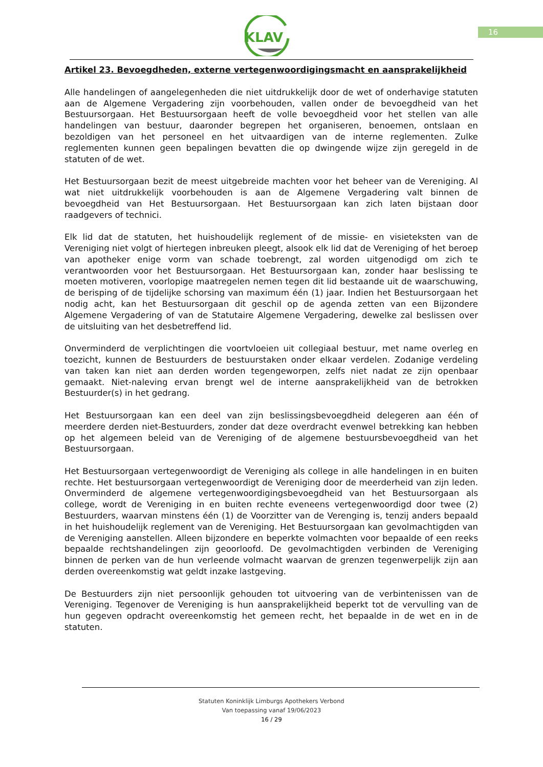KLAV
16
Artikel 23. Bevoegdheden, externe vertegenwoordigingsmacht en aansprakelijkheid
Alle handelingen of aangelegenheden die niet uitdrukkelijk door de wet of onderhavige statuten aan de Algemene Vergadering zijn voorbehouden, vallen onder de bevoegdheid van het Bestuursorgaan. Het Bestuursorgaan heeft de volle bevoegdheid voor het stellen van alle handelingen van bestuur, daaronder begrepen het organiseren, benoemen, ontslaan en bezoldigen van het personeel en het uitvaardigen van de interne reglementen. Zulke reglementen kunnen geen bepalingen bevatten die op dwingende wijze zijn geregeld in de statuten of de wet.
Het Bestuursorgaan bezit de meest uitgebreide machten voor het beheer van de Vereniging. Al wat niet uitdrukkelijk voorbehouden is aan de Algemene Vergadering valt binnen de bevoegdheid van Het Bestuursorgaan. Het Bestuursorgaan kan zich laten bijstaan door raadgevers of technici.
Elk lid dat de statuten, het huishoudelijk reglement of de missie- en visieteksten van de Vereniging niet volgt of hiertegen inbreuken pleegt, alsook elk lid dat de Vereniging of het beroep van apotheker enige vorm van schade toebrengt, zal worden uitgenodigd om zich te verantwoorden voor het Bestuursorgaan. Het Bestuursorgaan kan, zonder haar beslissing te moeten motiveren, voorlopige maatregelen nemen tegen dit lid bestaande uit de waarschuwing, de berisping of de tijdelijke schorsing van maximum één (1) jaar. Indien het Bestuursorgaan het nodig acht, kan het Bestuursorgaan dit geschil op de agenda zetten van een Bijzondere Algemene Vergadering of van de Statutaire Algemene Vergadering, dewelke zal beslissen over de uitsluiting van het desbetreffend lid.
Onverminderd de verplichtingen die voortvloeien uit collegiaal bestuur, met name overleg en toezicht, kunnen de Bestuurders de bestuurstaken onder elkaar verdelen. Zodanige verdeling van taken kan niet aan derden worden tegengeworpen, zelfs niet nadat ze zijn openbaar gemaakt. Niet-naleving ervan brengt wel de interne aansprakelijkheid van de betrokken Bestuurder(s) in het gedrang.
Het Bestuursorgaan kan een deel van zijn beslissingsbevoegdheid delegeren aan één of meerdere derden niet-Bestuurders, zonder dat deze overdracht evenwel betrekking kan hebben op het algemeen beleid van de Vereniging of de algemene bestuursbevoegdheid van het Bestuursorgaan.
Het Bestuursorgaan vertegenwoordigt de Vereniging als college in alle handelingen in en buiten rechte. Het bestuursorgaan vertegenwoordigt de Vereniging door de meerderheid van zijn leden. Onverminderd de algemene vertegenwoordigingsbevoegdheid van het Bestuursorgaan als college, wordt de Vereniging in en buiten rechte eveneens vertegenwoordigd door twee (2) Bestuurders, waarvan minstens één (1) de Voorzitter van de Verenging is, tenzij anders bepaald in het huishoudelijk reglement van de Vereniging. Het Bestuursorgaan kan gevolmachtigden van de Vereniging aanstellen. Alleen bijzondere en beperkte volmachten voor bepaalde of een reeks bepaalde rechtshandelingen zijn geoorloofd. De gevolmachtigden verbinden de Vereniging binnen de perken van de hun verleende volmacht waarvan de grenzen tegenwerpelijk zijn aan derden overeenkomstig wat geldt inzake lastgeving.
De Bestuurders zijn niet persoonlijk gehouden tot uitvoering van de verbintenissen van de Vereniging. Tegenover de Vereniging is hun aansprakelijkheid beperkt tot de vervulling van de hun gegeven opdracht overeenkomstig het gemeen recht, het bepaalde in de wet en in de statuten.
Statuten Koninklijk Limburgs Apothekers Verbond
Van toepassing vanaf 19/06/2023
16 / 29